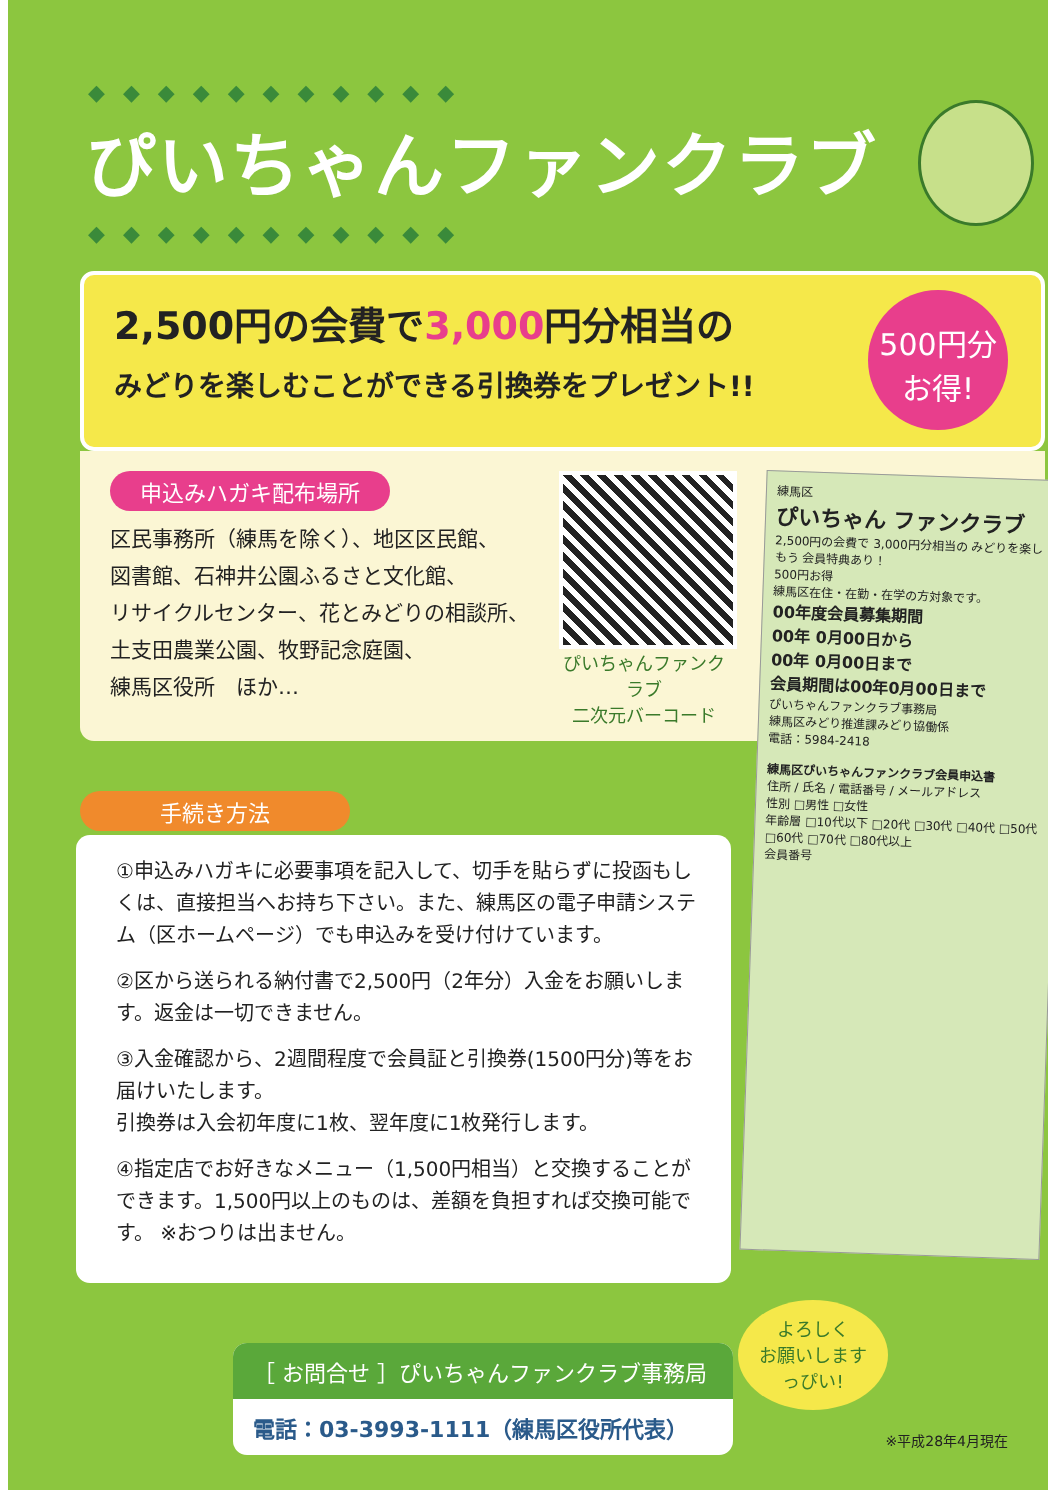◆◆◆◆◆◆◆◆◆◆◆
ぴいちゃんファンクラブ
◆◆◆◆◆◆◆◆◆◆◆
2,500円の会費で3,000円分相当の
みどりを楽しむことができる引換券をプレゼント!!
500円分
お得!
申込みハガキ配布場所
区民事務所（練馬を除く）、地区区民館、
図書館、石神井公園ふるさと文化館、
リサイクルセンター、花とみどりの相談所、
土支田農業公園、牧野記念庭園、
練馬区役所　ほか…
ぴいちゃんファンクラブ
二次元バーコード
練馬区
ぴいちゃん ファンクラブ
2,500円の会費で 3,000円分相当の みどりを楽しもう 会員特典あり！
500円お得
練馬区在住・在勤・在学の方対象です。
00年度会員募集期間
00年 0月00日から
00年 0月00日まで
会員期間は00年0月00日まで
ぴいちゃんファンクラブ事務局
練馬区みどり推進課みどり協働係
電話：5984-2418
練馬区ぴいちゃんファンクラブ会員申込書
住所 / 氏名 / 電話番号 / メールアドレス
性別 □男性 □女性
年齢層 □10代以下 □20代 □30代 □40代 □50代 □60代 □70代 □80代以上
会員番号
手続き方法
①申込みハガキに必要事項を記入して、切手を貼らずに投函もしくは、直接担当へお持ち下さい。また、練馬区の電子申請システム（区ホームページ）でも申込みを受け付けています。
②区から送られる納付書で2,500円（2年分）入金をお願いします。返金は一切できません。
③入金確認から、2週間程度で会員証と引換券(1500円分)等をお届けいたします。
引換券は入会初年度に1枚、翌年度に1枚発行します。
④指定店でお好きなメニュー（1,500円相当）と交換することができます。1,500円以上のものは、差額を負担すれば交換可能です。 ※おつりは出ません。
［ お問合せ ］ぴいちゃんファンクラブ事務局
電話：03-3993-1111（練馬区役所代表）
よろしく
お願いします
っぴい!
※平成28年4月現在